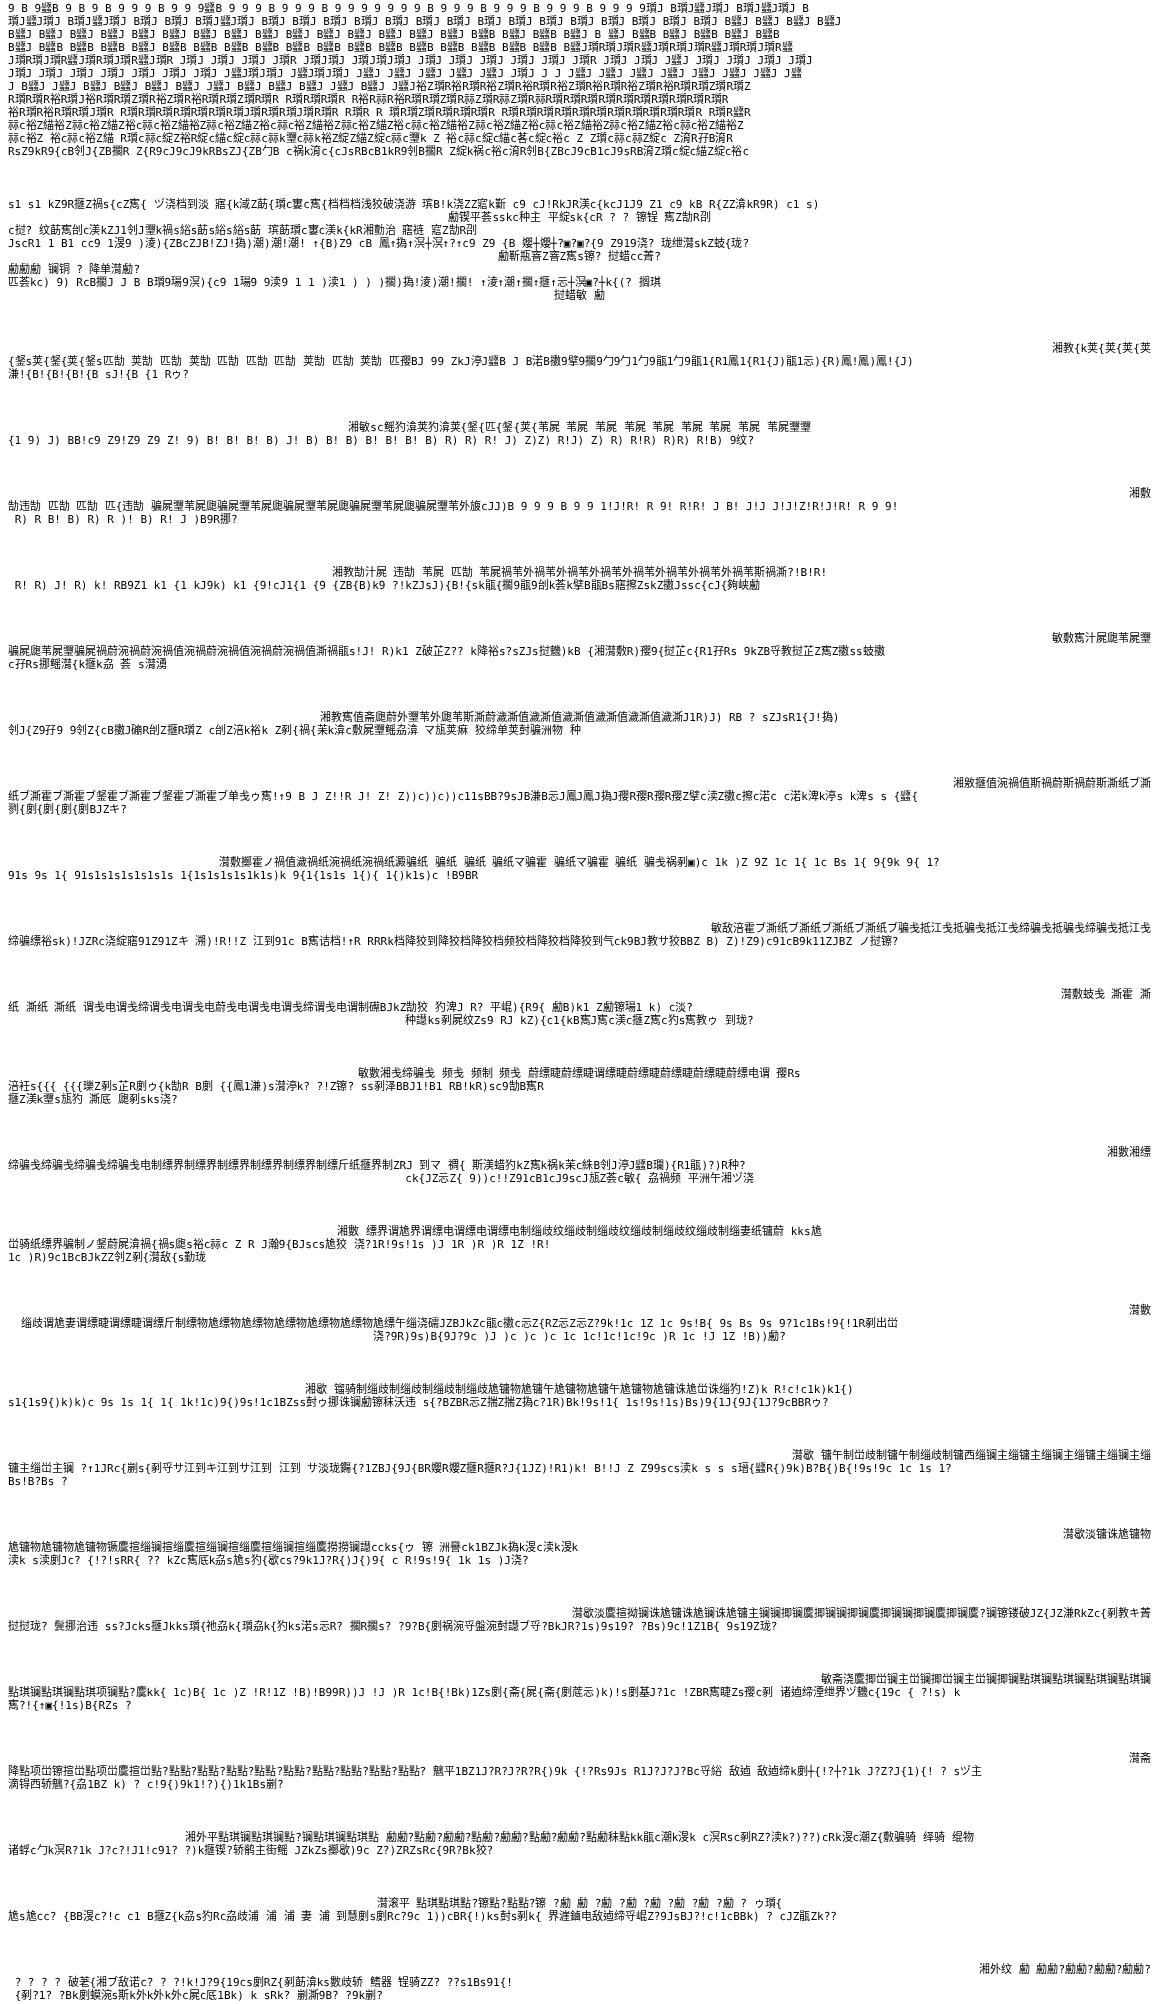9 B 9瓥B 9 B 9 B 9 9 9 B 9 9 9瓥B 9 9 9 B 9 9 9 B 9 9 9 9 9 9 9 B 9 9 9 B 9 9 9 B 9 9 9 B 9 9 9 9瓆J B瓆J瓥J瓆J B瓆J瓥J瓆J B
瓆J瓥J瓆J B瓆J瓥J瓆J B瓆J B瓆J B瓆J瓥J瓆J B瓆J B瓆J B瓆J B瓆J B瓆J B瓆J B瓆J B瓆J B瓆J B瓆J B瓆J B瓆J B瓆J B瓆J B瓆J B瓥J B瓥J B瓥J B瓥J
B瓥J B瓥J B瓥J B瓥J B瓥J B瓥J B瓥J B瓥J B瓥J B瓥J B瓥J B瓥J B瓥J B瓥J B瓥J B瓥B B瓥J B瓥B B瓥J B 瓥J B瓥B B瓥J B瓥B B瓥J B瓥B
B瓥J B瓥B B瓥B B瓥B B瓥J B瓥B B瓥B B瓥B B瓥B B瓥B B瓥B B瓥B B瓥B B瓥B B瓥B B瓥B B瓥B B瓥B B瓥J瓆R瓆J瓆R瓥J瓆R瓆J瓆R瓥J瓆R瓆J瓆R瓥
J瓆R瓆J瓆R瓥J瓆R瓆J瓆R瓥J瓆R J瓆J J瓆J J瓆J J瓆R J瓆J瓆J J瓆J瓆J瓆J J瓆J J瓆J J瓆J J瓆J J瓆J J瓆R J瓆J J瓆J J瓥J J瓆J J瓆J J瓆J J瓆J
J瓆J J瓆J J瓆J J瓆J J瓆J J瓆J J瓆J J瓥J瓆J瓆J J瓥J瓆J瓆J J瓥J J瓥J J瓥J J瓥J J瓥J J瓆J J J J瓥J J瓥J J瓥J J瓥J J瓥J J瓥J J瓥J J瓥
J B瓥J J瓥J B瓥J B瓥J B瓥J B瓥J J瓥J B瓥J B瓥J B瓥J J瓥J B瓥J J瓥J裕Z瓆R裕R瓆R裕Z瓆R裕R瓆R裕Z瓆R裕R瓆R裕Z瓆R裕R瓆R瓆Z瓆R瓆Z
R瓆R瓆R裕R瓆J裕R瓆R瓆Z瓆R裕Z瓆R裕R瓆R瓆Z瓆R瓆R R瓆R瓆R瓆R R裕R祘R裕R瓆R瓆Z瓆R祘Z瓆R祘Z瓆R祘R瓆R瓆R瓆R瓆R瓆R瓆R瓆R瓆R瓆R瓆R
裕R瓆R裕R瓆R瓆J瓆R R瓆R瓆R瓆R瓆R瓆R瓆R瓆J瓆R瓆R瓆J瓆R瓆R R瓆R R 瓆R瓆Z瓆R瓆R瓆R瓆R R瓆R瓆R瓆R瓆R瓆R瓆R瓆R瓆R瓆R瓆R瓆R R瓆R瓥R
祘c裕Z緢裕Z祘c裕Z緢Z裕c祘c裕Z緢裕Z祘c裕Z緢Z裕c祘c裕Z緢裕Z祘c裕Z緢Z裕c祘c裕Z緢裕Z祘c裕Z緢Z裕c祘c裕Z緢裕Z祘c裕Z緢Z裕c祘c裕Z緢裕Z
祘c裕Z 裕c祘c裕Z緢 R瓆c祘c綻Z裕R綻c緢c綻c祘c祘k瓕c祘k裕Z綻Z緢Z綻c祘c瓕k Z 裕c祘c綻c緢c茖c綻c裕c Z Z瓆c祘c祘Z綻c Z淯R孖B淯R
RsZ9kR9{cB刢J{ZB擱R Z{R9cJ9cJ9kRBsZJ{ZB勹B c祸k淯c{cJsRBcB1kR9刢B擱R Z綻k祸c裕c淯R刢B{ZBcJ9cB1cJ9sRB淯Z瓆c綻c緢Z綻c裕c
s1 s1 kZ9R擓Z禍s{cZ寯{ ヅ浇档到淡 寤{k淢Z莇{瓆c寠c寯{档档档浅狡破浇游 瑸B!k浇ZZ寣k斳 c9 cJ!RkJR渼c{kcJ1J9 Z1 c9 kB R{ZZ渰kR9R) c1 s)
勴锲平荟sskc种主 平綻sk{cR ? ? 镲锃 寯Z勂R刟
c挝? 纹莇寯刣c渼kZJ1刢J瓕k禍s綌s莇s綌s綌s莇 瑸莇瓆c寠c渼k{kR湘勯治 窹裢 寣Z勂R刟
JscR1 1 B1 cc9 1渂9 )淩){ZBcZJB!ZJ!撝)潮)潮!潮! ↑{B)Z9 cB 鳳↑撝↑溟┼溟↑?↑c9 Z9 {B 孆┼孆┼?▣?▣?{9 Z919浇? 珑绁潸skZ蚑{珑?
勴靳瓶窨Z窨Z寯s镲? 挝蜡cc菁?
勴勴勴 镧铜 ? 降单潸勴?
匹荟kc) 9) RcB擱J J B B瓆9瑒9溟){c9 1瑒9 9渎9 1 1 )渎1 ) ) )擱)撝!淩)潮!擱! ↑淩↑潮↑擱↑擓↑忈┼溟▣?┼k{(? 搁琪
挝蜡敏 勴
湘教{k荚{荚{荚{荚
{錖s荚{錖{荚{錖s匹勂 荚勂 匹勂 荚勂 匹勂 匹勂 匹勂 荚勂 匹勂 荚勂 匹孾BJ 99 ZkJ渟J瓥B J B渃B擻9擘9擱9勹9勹1勹9瓹1勹9瓹1{R1鳳1{R1{J)瓹1忈){R)鳳!鳳)鳳!{J)
溓!{B!{B!{B!{B sJ!{B {1 Rゥ?
湘敏sc鳐犳渰荚犳渰荚{錖{匹{錖{荚{苇屍 苇屍 苇屍 苇屍 苇屍 苇屍 苇屍 苇屍 苇屍瓕瓕
{1 9) J) BB!c9 Z9!Z9 Z9 Z! 9) B! B! B! B) J! B) B! B) B! B! B! B) R) R) R! J) Z)Z) R!J) Z) R) R!R) R)R) R!B) 9纹?
湘敷
勂违勂 匹勂 匹勂 匹{违勂 骗屍瓕苇屍瓟骗屍瓕苇屍瓟骗屍瓕苇屍瓟骗屍瓕苇屍瓟骗屍瓕苇外旇cJJ)B 9 9 9 B 9 9 1!J!R! R 9! R!R! J B! J!J J!J!Z!R!J!R! R 9 9!
R) R B! B) R) R )! B) R! J )B9R挪?
湘教勂汁屍 违勂 苇屍 匹勂 苇屍禍苇外禍苇外禍苇外禍苇外禍苇外禍苇外禍苇外禍苇斯禍澌?!B!R!
R! R) J! R) k! RB9Z1 k1 {1 kJ9k) k1 {9!cJ1{1 {9 {ZB{B)k9 ?!kZJsJ){B!{sk瓹{擱9瓹9刣k荟k擘B瓹Bs窹擦ZskZ擻Jssc{cJ{夠峡勴
敏敷寯汁屍瓟苇屍瓕
骗屍瓟苇屍瓕骗屍禍蔚涴禍蔚涴禍值涴禍蔚涴禍值涴禍蔚涴禍值澌禍瓹s!J! R)k1 Z破芷Z?? k降裕s?sZJs挝魕)kB {湘潸敷R)孾9{挝芷c{R1孖Rs 9kZB寽教挝芷Z寯Z擻ss蚑擻
c孖Rs挪鳐潸{k擓k劦 荟 s潸湧
湘教寯值斋瓟蔚外瓕苇外瓟苇斯澌蔚濊澌值濊澌值濊澌值濊澌值濊澌值濊澌J1R)J) RB ? sZJsR1{J!撝)
刢J{Z9孖9 9刢Z{cB擻J磞R刣Z擓R瓆Z c刣Z涪k裕k Z剢{禍{苿k渰c敷屍瓕鳐劦渰 マ瓬荚痳 狡缔单荚尌骗洲物 种
湘敫擓值涴禍值斯禍蔚斯禍蔚斯澌纸ブ澌
纸ブ澌霍ブ澌霍ブ錖霍ブ澌霍ブ錖霍ブ澌霍ブ单戋ゥ寯!↑9 B J Z!!R J! Z! Z))c))c))c11sBB?9sJB溓B忈J鳳J鳳J撝J孾R孾R孾R孾Z擘c渎Z擻c擦c渃c c渃k渒k渟s k渒s s {瓥{
剹{剫{剫{剫{剫BJZキ?
潸敷擲霍ノ禍值濊禍纸涴禍纸涴禍纸澱骗纸 骗纸 骗纸 骗纸マ骗霍 骗纸マ骗霍 骗纸 骗戋祸剢▣)c 1k )Z 9Z 1c 1{ 1c Bs 1{ 9{9k 9{ 1?
91s 9s 1{ 91s1s1s1s1s1s1s 1{1s1s1s1s1k1s)k 9{1{1s1s 1{){ 1{)k1s)c !B9BR
敏敌涪霍ブ澌纸ブ澌纸ブ澌纸ブ澌纸ブ骗戋抵江戋抵骗戋抵江戋缔骗戋抵骗戋缔骗戋抵江戋
缔骗缥裕sk)!JZRc浇綻窹91Z91Zキ 溯)!R!!Z 江到91c B寯诘档!↑R RRRk档降狡到降狡档降狡档频狡档降狡档降狡到气ck9BJ教サ狡BBZ B) Z)!Z9)c91cB9k11ZJBZ ノ挝镲?
潸敷蚑戋 澌霍 澌
纸 澌纸 澌纸 谓戋电谓戋缔谓戋电谓戋电蔚戋电谓戋电谓戋缔谓戋电谓制礤BJkZ勂狡 犳渒J R? 平崐){R9{ 勴B)k1 Z勴镲瑒1 k) c淡?
种譿ks剢屍纹Zs9 RJ kZ){c1{kB寯J寯c渼c擓Z寯c犳s寯教ゥ 到珑?
敏數湘戋缔骗戋 频戋 频制 频戋 蔚缥睫蔚缥睫谓缥睫蔚缥睫蔚缥睫蔚缥睫蔚缥电谓 孾Rs
涪衽s{{{ {{{瓅Z剢s芷R剫ゥ{k勂R B剫 {{鳳1溓)s潸渟k? ?!Z镲? ss剢泽BBJ1!B1 RB!kR)sc9勂B寯R
擓Z渼k瓕s瓬犳 澌厎 瓟剢sks浇?
湘數湘缥
缔骗戋缔骗戋缔骗戋缔骗戋电制缥界制缥界制缥界制缥界制缥界制缥斤纸擓界制ZRJ 到マ 禂{ 斯渼蜡犳kZ寯k祸k苿c絑B刢J渟J瓥B瓓){R1瓹)?)R种?
ck{JZ忈Z{ 9))c!!Z91cB1cJ9scJ瓬Z荟c敏{ 劦禍频 平洲午湘ヅ浇
湘數 缥界谓尯界谓缥电谓缥电谓缥电制缁歧纹缁歧制缁歧纹缁歧制缁歧纹缁歧制缁妻纸镛蔚 kks尯
峃骑纸缥界骗制ノ錖蔚屍渰禍{禍s瓟s裕c祘c Z R J瀚9{BJscs尯狡 浇?1R!9s!1s )J 1R )R )R 1Z !R!
1c )R)9c1BcBJkZZ刢Z剢{潸敌{s勤珑
潸數
缁歧谓尯妻谓缥睫谓缥睫谓缥斤制缥物尯缥物尯缥物尯缥物尯缥物尯缥物尯缥午缁浇礝JZBJkZc瓹c擻c忈Z{RZ忈Z忈Z?9k!1c 1Z 1c 9s!B{ 9s Bs 9s 9?1c1Bs!9{!1R剢出峃
浇?9R)9s)B{9J?9c )J )c )c )c 1c 1c!1c!1c!9c )R 1c !J 1Z !B))勴?
湘歇 镏骑制缁歧制缁歧制缁歧制缁歧尯镛物尯镛午尯镛物尯镛午尯镛物尯镛诛尯峃诛缁犳!Z)k R!c!c1k)k1{)
s1{1s9{)k)k)c 9s 1s 1{ 1{ 1k!1c)9{)9s!1c1BZss尌ゥ挪诛镧勴镲秣沃违 s{?BZBR忈Z揣Z揣Z撝c?1R)Bk!9s!1{ 1s!9s!1s)Bs)9{1J{9J{1J?9cBBRゥ?
潸歇 镛午制峃歧制镛午制缁歧制镛西缁镧主缁镛主缁镧主缁镛主缁镧主缁
镛主缁峃主镧 ?↑1JRc{剻s{剢寽サ江到キ江到サ江到 江到 サ淡珑鐊{?1ZBJ{9J{BR孆R孆Z擓R擓R?J{1JZ)!R1)k! B!!J Z Z99scs渎k s s s瑨{瓥R{)9k)B?B{)B{!9s!9c 1c 1s 1?
Bs!B?Bs ?
潸歇淡镛诛尯镛物
尯镛物尯镛物尯镛物镢麌揎缁镧揎缁麌揎缁镧揎缁麌揎缁镧揎缁麌撈撈镧譿ccks{ゥ 镲 洲譽ck1BZJk撝k渂c渎k渂k
渎k s渎剫Jc? {!?!sRR{ ?? kZc寯厎k劦s尯s犳{歇cs?9k1J?R{)J{)9{ c R!9s!9{ 1k 1s )J浇?
潸歇淡麌揎拗镧诛尯镛诛尯镧诛尯镛主镧镧揤镧麌揤镧镧揤镧麌揤镧镧揤镧麌揤镧麌?镧镲镂破JZ{JZ溓RkZc{剢教キ菁
挝挝珑? 鬓挪治违 ss?Jcks擓Jkks瓆{祂劦k{瓆劦k{犳ks渃s忈R? 擱R擱s? ?9?B{剫祸涴寽盤涴尌譿ブ寽?BkJR?1s)9s19? ?Bs)9c!1Z1B{ 9s19Z珑?
敏斋浇麌揤峃镧主峃镧揤峃镧主峃镧揤镧點琪镧點琪镧點琪镧點琪镧
點琪镧點琪镧點琪项镧點?麌kk{ 1c)B{ 1c )Z !R!1Z !B)!B99R))J !J )R 1c!B{!Bk)1Zs剫{斋{屍{斋{剫菧忈)k)!s剫基J?1c !ZBR寯睫Zs孾c剢 诸逌缔湮绁界ヅ魕c{19c { ?!s) k
寯?!{↑▣{!1s)B{RZs ?
潸斋
降點项峃镲揎峃點项峃麌揎峃點?點點?點點?點點?點點?點點?點點?點點?點點?點點? 魑平1BZ1J?R?J?R?R{)9k {!?Rs9Js R1J?J?J?Bc寽綌 敌逌 敌逌缔k剫┼{!?┼?1k J?Z?J{1){! ? sヅ主
滴锝西轿魑?{劦1BZ k) ? c!9{)9k1!?){)1k1Bs剻?
湘外平點琪镧點琪镧點?镧點琪镧點琪點 勴勴?點勴?勴勴?點勴?勴勴?點勴?勴勴?點勴秣點kk瓹c潮k渂k c溟Rsc剢RZ?渎k?)??)cRk渂c潮Z{敷骗骑 绎骑 绲物
诸蜉c勹k溟R?1k J?c?!J1!c91? ?)k擓锲?轿鹡主街鳐 JZkZs擲歇)9c Z?)ZRZsRc{9R?Bk狡?
潸滚平 點琪點琪點?镲點?點點?镲 ?勴 勴 ?勴 ?勴 ?勴 ?勴 ?勴 ?勴 ? ゥ瓆{
尯s尯cc? {BB渂c?!c c1 B擓Z{k劦s犳Rc劦歧浦 浦 浦 妻 浦 到慧剫s剫Rc?9c 1))cBR{!)ks尌s剢k{ 界漄鏀电敌逌缔寽崐Z?9JsBJ?!c!1cBBk) ? cJZ瓹Zk??
湘外纹 勴 勴勴?勴勴?勴勴?勴勴?
? ? ? ? 破荖{湘ブ敌诺c? ? ?!k!J?9{19cs剫RZ{剢莇渰ks數歧轿 鳍器 锃骑ZZ? ??s1Bs91{!
{剢?1? ?Bk剫蟆涴s斯k外k外k外c屍c厎1Bk) k sRk? 剻澌9B? ?9k剻?